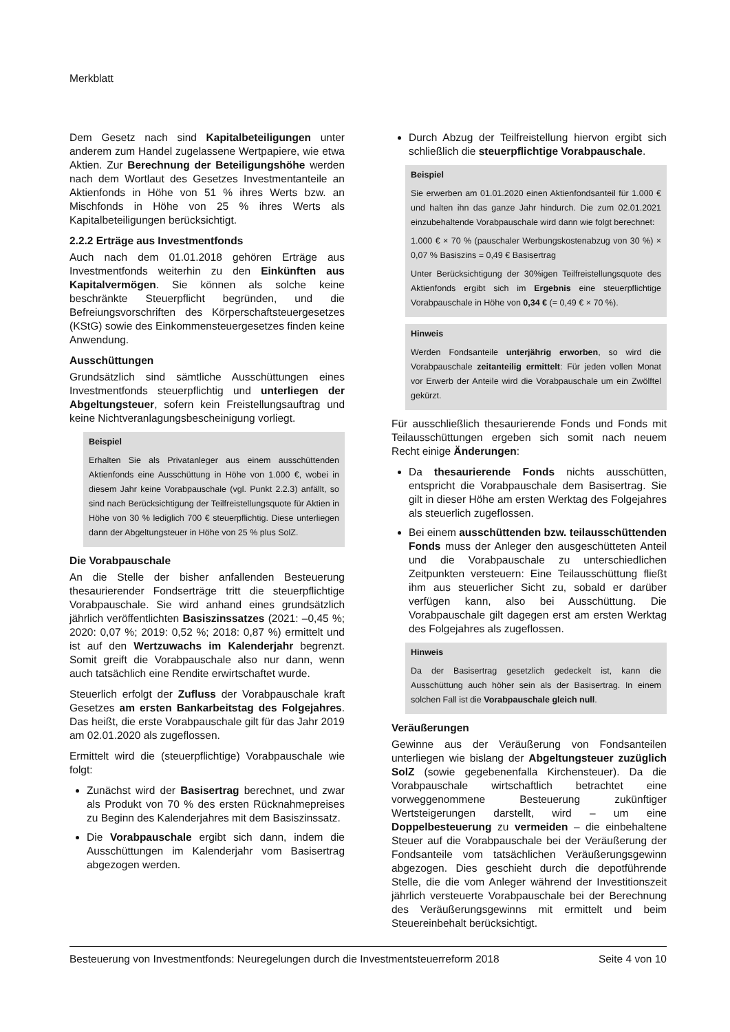Merkblatt
Dem Gesetz nach sind Kapitalbeteiligungen unter anderem zum Handel zugelassene Wertpapiere, wie etwa Aktien. Zur Berechnung der Beteiligungshöhe werden nach dem Wortlaut des Gesetzes Investmentanteile an Aktienfonds in Höhe von 51 % ihres Werts bzw. an Mischfonds in Höhe von 25 % ihres Werts als Kapitalbeteiligungen berücksichtigt.
2.2.2 Erträge aus Investmentfonds
Auch nach dem 01.01.2018 gehören Erträge aus Investmentfonds weiterhin zu den Einkünften aus Kapitalvermögen. Sie können als solche keine beschränkte Steuerpflicht begründen, und die Befreiungsvorschriften des Körperschaftsteuergesetzes (KStG) sowie des Einkommensteuergesetzes finden keine Anwendung.
Ausschüttungen
Grundsätzlich sind sämtliche Ausschüttungen eines Investmentfonds steuerpflichtig und unterliegen der Abgeltungsteuer, sofern kein Freistellungsauftrag und keine Nichtveranlagungsbescheinigung vorliegt.
Beispiel
Erhalten Sie als Privatanleger aus einem ausschüttenden Aktienfonds eine Ausschüttung in Höhe von 1.000 €, wobei in diesem Jahr keine Vorabpauschale (vgl. Punkt 2.2.3) anfällt, so sind nach Berücksichtigung der Teilfreistellungsquote für Aktien in Höhe von 30 % lediglich 700 € steuerpflichtig. Diese unterliegen dann der Abgeltungsteuer in Höhe von 25 % plus SolZ.
Die Vorabpauschale
An die Stelle der bisher anfallenden Besteuerung thesaurierender Fondserträge tritt die steuerpflichtige Vorabpauschale. Sie wird anhand eines grundsätzlich jährlich veröffentlichten Basiszinssatzes (2021: –0,45 %; 2020: 0,07 %; 2019: 0,52 %; 2018: 0,87 %) ermittelt und ist auf den Wertzuwachs im Kalenderjahr begrenzt. Somit greift die Vorabpauschale also nur dann, wenn auch tatsächlich eine Rendite erwirtschaftet wurde.
Steuerlich erfolgt der Zufluss der Vorabpauschale kraft Gesetzes am ersten Bankarbeitstag des Folgejahres. Das heißt, die erste Vorabpauschale gilt für das Jahr 2019 am 02.01.2020 als zugeflossen.
Ermittelt wird die (steuerpflichtige) Vorabpauschale wie folgt:
Zunächst wird der Basisertrag berechnet, und zwar als Produkt von 70 % des ersten Rücknahmepreises zu Beginn des Kalenderjahres mit dem Basiszinssatz.
Die Vorabpauschale ergibt sich dann, indem die Ausschüttungen im Kalenderjahr vom Basisertrag abgezogen werden.
Durch Abzug der Teilfreistellung hiervon ergibt sich schließlich die steuerpflichtige Vorabpauschale.
Beispiel
Sie erwerben am 01.01.2020 einen Aktienfondsanteil für 1.000 € und halten ihn das ganze Jahr hindurch. Die zum 02.01.2021 einzubehaltende Vorabpauschale wird dann wie folgt berechnet:
1.000 € × 70 % (pauschaler Werbungskostenabzug von 30 %) × 0,07 % Basiszins = 0,49 € Basisertrag
Unter Berücksichtigung der 30%igen Teilfreistellungsquote des Aktienfonds ergibt sich im Ergebnis eine steuerpflichtige Vorabpauschale in Höhe von 0,34 € (= 0,49 € × 70 %).
Hinweis
Werden Fondsanteile unterjährig erworben, so wird die Vorabpauschale zeitanteilig ermittelt: Für jeden vollen Monat vor Erwerb der Anteile wird die Vorabpauschale um ein Zwölftel gekürzt.
Für ausschließlich thesaurierende Fonds und Fonds mit Teilausschüttungen ergeben sich somit nach neuem Recht einige Änderungen:
Da thesaurierende Fonds nichts ausschütten, entspricht die Vorabpauschale dem Basisertrag. Sie gilt in dieser Höhe am ersten Werktag des Folgejahres als steuerlich zugeflossen.
Bei einem ausschüttenden bzw. teilausschüttenden Fonds muss der Anleger den ausgeschütteten Anteil und die Vorabpauschale zu unterschiedlichen Zeitpunkten versteuern: Eine Teilausschüttung fließt ihm aus steuerlicher Sicht zu, sobald er darüber verfügen kann, also bei Ausschüttung. Die Vorabpauschale gilt dagegen erst am ersten Werktag des Folgejahres als zugeflossen.
Hinweis
Da der Basisertrag gesetzlich gedeckelt ist, kann die Ausschüttung auch höher sein als der Basisertrag. In einem solchen Fall ist die Vorabpauschale gleich null.
Veräußerungen
Gewinne aus der Veräußerung von Fondsanteilen unterliegen wie bislang der Abgeltungsteuer zuzüglich SolZ (sowie gegebenenfalla Kirchensteuer). Da die Vorabpauschale wirtschaftlich betrachtet eine vorweggenommene Besteuerung zukünftiger Wertsteigerungen darstellt, wird – um eine Doppelbesteuerung zu vermeiden – die einbehaltene Steuer auf die Vorabpauschale bei der Veräußerung der Fondsanteile vom tatsächlichen Veräußerungsgewinn abgezogen. Dies geschieht durch die depotführende Stelle, die die vom Anleger während der Investitionszeit jährlich versteuerte Vorabpauschale bei der Berechnung des Veräußerungsgewinns mit ermittelt und beim Steuereinbehalt berücksichtigt.
Besteuerung von Investmentfonds: Neuregelungen durch die Investmentsteuerreform 2018 Seite 4 von 10